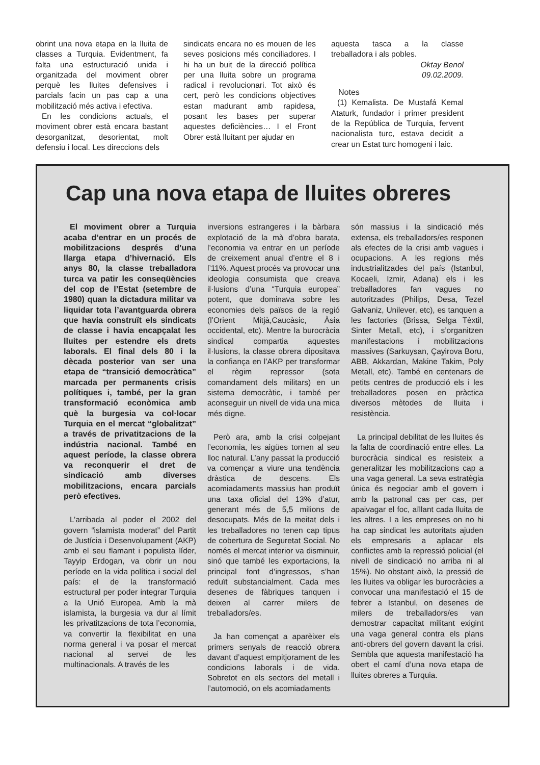obrint una nova etapa en la lluita de classes a Turquia. Evidentment, fa falta una estructuració unida i organitzada del moviment obrer perquè les lluites defensives i parcials facin un pas cap a una mobilització més activa i efectiva.
En les condicions actuals, el moviment obrer està encara bastant desorganitzat, desorientat, molt defensiu i local. Les direccions dels
sindicats encara no es mouen de les seves posicions més conciliadores. I hi ha un buit de la direcció política per una lluita sobre un programa radical i revolucionari. Tot això és cert, però les condicions objectives estan madurant amb rapidesa, posant les bases per superar aquestes deficiències… I el Front Obrer està lluitant per ajudar en
aquesta tasca a la classe treballadora i als pobles.
Oktay Benol
09.02.2009.
Notes
(1) Kemalista. De Mustafá Kemal Ataturk, fundador i primer president de la República de Turquia, fervent nacionalista turc, estava decidit a crear un Estat turc homogeni i laic.
Cap una nova etapa de lluites obreres
El moviment obrer a Turquia acaba d’entrar en un procés de mobilitzacions després d’una llarga etapa d’hivernació. Els anys 80, la classe treballadora turca va patir les conseqüències del cop de l’Estat (setembre de 1980) quan la dictadura militar va liquidar tota l’avantguarda obrera que havia construït els sindicats de classe i havia encapçalat les lluites per estendre els drets laborals. El final dels 80 i la dècada posterior van ser una etapa de “transició democràtica” marcada per permanents crisis polítiques i, també, per la gran transformació econòmica amb què la burgesia va col·locar Turquia en el mercat “globalitzat” a través de privatitzacions de la indústria nacional. També en aquest període, la classe obrera va reconquerir el dret de sindicació amb diverses mobilitzacions, encara parcials però efectives.
L’arribada al poder el 2002 del govern “islamista moderat” del Partit de Justícia i Desenvolupament (AKP) amb el seu flamant i populista líder, Tayyip Erdogan, va obrir un nou període en la vida política i social del país: el de la transformació estructural per poder integrar Turquia a la Unió Europea. Amb la mà islamista, la burgesia va dur al límit les privatitzacions de tota l’economia, va convertir la flexibilitat en una norma general i va posar el mercat nacional al servei de les multinacionals. A través de les
inversions estrangeres i la bàrbara explotació de la mà d’obra barata, l’economia va entrar en un període de creixement anual d’entre el 8 i l’11%. Aquest procés va provocar una ideologia consumista que creava il·lusions d’una “Turquia europea” potent, que dominava sobre les economies dels països de la regió (l’Orient Mitjà,Caucàsic, Àsia occidental, etc). Mentre la burocràcia sindical compartia aquestes il·lusions, la classe obrera dipositava la confiança en l’AKP per transformar el règim repressor (sota comandament dels militars) en un sistema democràtic, i també per aconseguir un nivell de vida una mica més digne.
Però ara, amb la crisi colpejant l’economia, les aigües tornen al seu lloc natural. L’any passat la producció va començar a viure una tendència dràstica de descens. Els acomiadaments massius han produït una taxa oficial del 13% d’atur, generant més de 5,5 milions de desocupats. Més de la meitat dels i les treballadores no tenen cap tipus de cobertura de Seguretat Social. No només el mercat interior va disminuir, sinó que també les exportacions, la principal font d’ingressos, s’han reduït substancialment. Cada mes desenes de fàbriques tanquen i deixen al carrer milers de treballadors/es.
Ja han començat a aparèixer els primers senyals de reacció obrera davant d’aquest empitjorament de les condicions laborals i de vida. Sobretot en els sectors del metall i l’automoció, on els acomiadaments
són massius i la sindicació més extensa, els treballadors/es responen als efectes de la crisi amb vagues i ocupacions. A les regions més industrialitzades del país (Istanbul, Kocaeli, Izmir, Adana) els i les treballadores fan vagues no autoritzades (Philips, Desa, Tezel Galvaniz, Unilever, etc), es tanquen a les factories (Brissa, Selga Tèxtil, Sinter Metall, etc), i s’organitzen manifestacions i mobilitzacions massives (Sarkuysan, Çayirova Boru, ABB, Akkardan, Makine Takim, Poly Metall, etc). També en centenars de petits centres de producció els i les treballadores posen en pràctica diversos mètodes de lluita i resistència.
La principal debilitat de les lluites és la falta de coordinació entre elles. La burocràcia sindical es resisteix a generalitzar les mobilitzacions cap a una vaga general. La seva estratègia única és negociar amb el govern i amb la patronal cas per cas, per apaivagar el foc, aïllant cada lluita de les altres. I a les empreses on no hi ha cap sindicat les autoritats ajuden els empresaris a aplacar els conflictes amb la repressió policial (el nivell de sindicació no arriba ni al 15%). No obstant això, la pressió de les lluites va obligar les burocràcies a convocar una manifestació el 15 de febrer a Istanbul, on desenes de milers de treballadors/es van demostrar capacitat militant exigint una vaga general contra els plans anti-obrers del govern davant la crisi. Sembla que aquesta manifestació ha obert el camí d’una nova etapa de lluites obreres a Turquia.